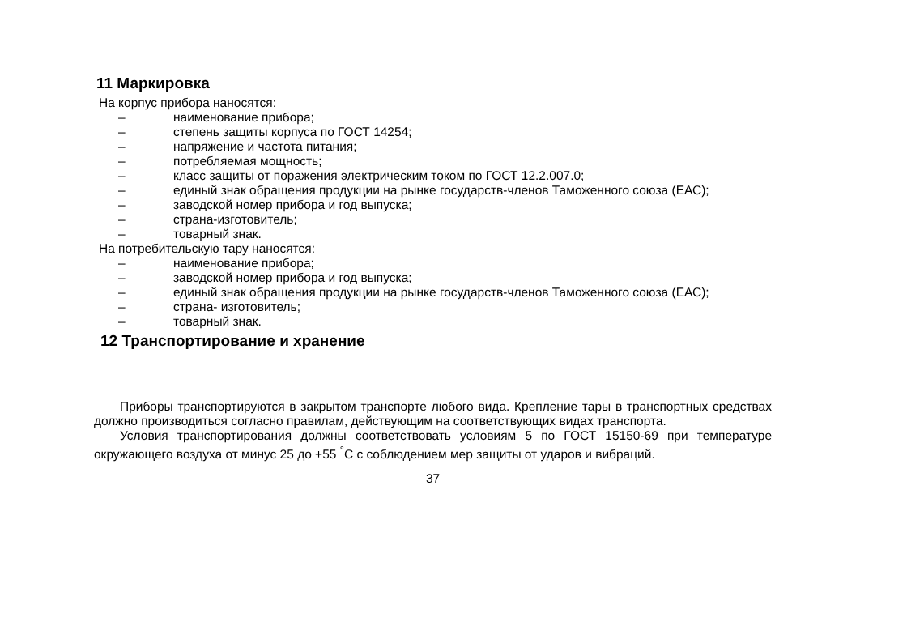11 Маркировка
На корпус прибора наносятся:
– наименование прибора;
– степень защиты корпуса по ГОСТ 14254;
– напряжение и частота питания;
– потребляемая мощность;
– класс защиты от поражения электрическим током по ГОСТ 12.2.007.0;
– единый знак обращения продукции на рынке государств-членов Таможенного союза (ЕАС);
– заводской номер прибора и год выпуска;
– страна-изготовитель;
– товарный знак.
На потребительскую тару наносятся:
– наименование прибора;
– заводской номер прибора и год выпуска;
– единый знак обращения продукции на рынке государств-членов Таможенного союза (ЕАС);
– страна- изготовитель;
– товарный знак.
12 Транспортирование и хранение
Приборы транспортируются в закрытом транспорте любого вида. Крепление тары в транспортных средствах должно производиться согласно правилам, действующим на соответствующих видах транспорта.
Условия транспортирования должны соответствовать условиям 5 по ГОСТ 15150-69 при температуре окружающего воздуха от минус 25 до +55 <sup>°</sup>С с соблюдением мер защиты от ударов и вибраций.
37